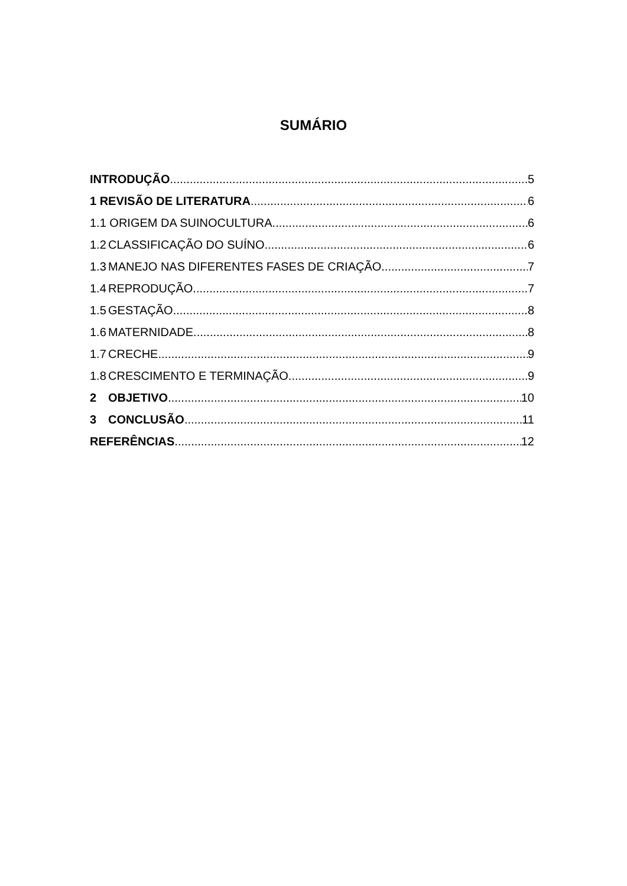SUMÁRIO
INTRODUÇÃO 5
1 REVISÃO DE LITERATURA 6
1.1 ORIGEM DA SUINOCULTURA 6
1.2 CLASSIFICAÇÃO DO SUÍNO 6
1.3 MANEJO NAS DIFERENTES FASES DE CRIAÇÃO 7
1.4 REPRODUÇÃO 7
1.5 GESTAÇÃO 8
1.6 MATERNIDADE 8
1.7 CRECHE 9
1.8 CRESCIMENTO E TERMINAÇÃO 9
2 OBJETIVO 10
3 CONCLUSÃO 11
REFERÊNCIAS 12